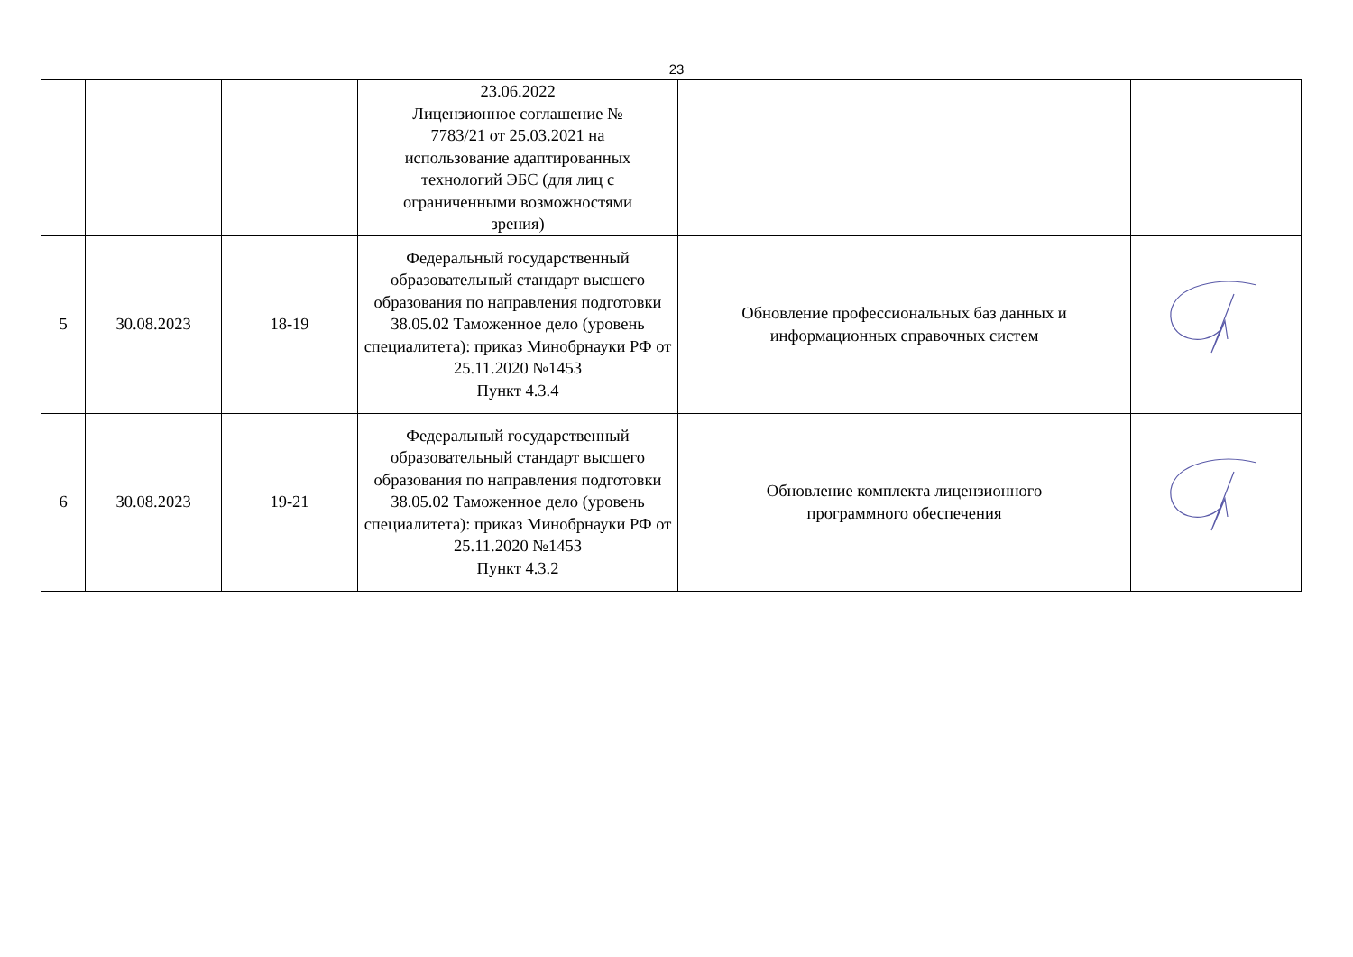23
| | | | 23.06.2022 Лицензионное соглашение № 7783/21 от 25.03.2021 на использование адаптированных технологий ЭБС (для лиц с ограниченными возможностями зрения) | | |
| 5 | 30.08.2023 | 18-19 | Федеральный государственный образовательный стандарт высшего образования по направления подготовки 38.05.02 Таможенное дело (уровень специалитета): приказ Минобрнауки РФ от 25.11.2020 №1453 Пункт 4.3.4 | Обновление профессиональных баз данных и информационных справочных систем | |
| 6 | 30.08.2023 | 19-21 | Федеральный государственный образовательный стандарт высшего образования по направления подготовки 38.05.02 Таможенное дело (уровень специалитета): приказ Минобрнауки РФ от 25.11.2020 №1453 Пункт 4.3.2 | Обновление комплекта лицензионного программного обеспечения | |